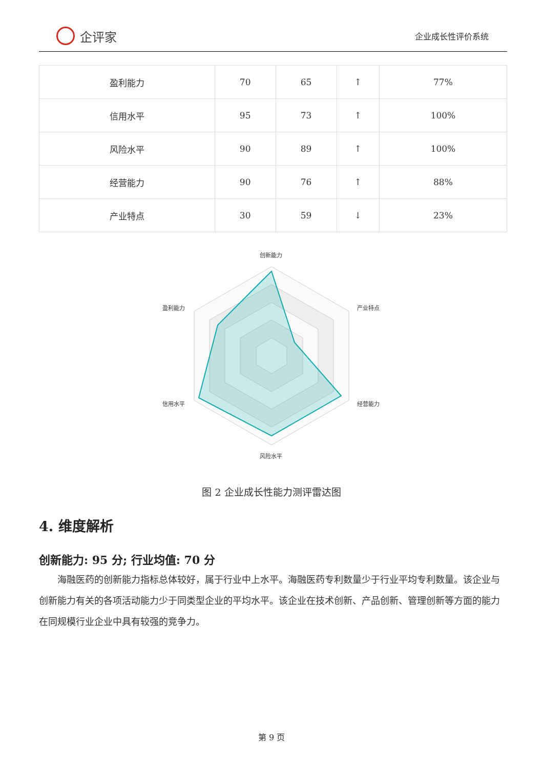企评家
企业成长性评价系统
| 盈利能力 | 70 | 65 | ↑ | 77% |
| 信用水平 | 95 | 73 | ↑ | 100% |
| 风险水平 | 90 | 89 | ↑ | 100% |
| 经营能力 | 90 | 76 | ↑ | 88% |
| 产业特点 | 30 | 59 | ↓ | 23% |
创新能力
产业特点
经营能力
风险水平
信用水平
盈利能力
图 2 企业成长性能力测评雷达图
4. 维度解析
创新能力: 95 分; 行业均值: 70 分
海融医药的创新能力指标总体较好，属于行业中上水平。海融医药专利数量少于行业平均专利数量。该企业与创新能力有关的各项活动能力少于同类型企业的平均水平。该企业在技术创新、产品创新、管理创新等方面的能力在同规模行业企业中具有较强的竞争力。
第 9 页